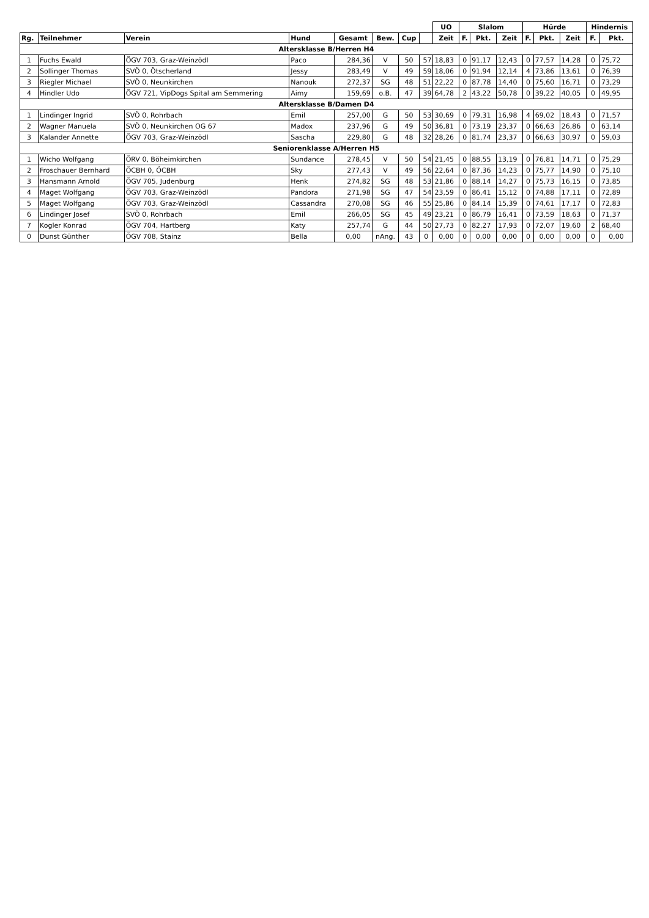| | | | | | | | | UO | Slalom | | | Hürde | | | Hindernis | |
| Rg. | Teilnehmer | Verein | Hund | Gesamt | Bew. | Cup | | Zeit | F. | Pkt. | Zeit | F. | Pkt. | Zeit | F. | Pkt. |
| Altersklasse B/Herren H4 | | | | | | | | | | | | | | | | |
| 1 | Fuchs Ewald | ÖGV 703, Graz-Weinzödl | Paco | 284,36 | V | 50 | 57 | 18,83 | 0 | 91,17 | 12,43 | 0 | 77,57 | 14,28 | 0 | 75,72 |
| 2 | Sollinger Thomas | SVÖ 0, Ötscherland | Jessy | 283,49 | V | 49 | 59 | 18,06 | 0 | 91,94 | 12,14 | 4 | 73,86 | 13,61 | 0 | 76,39 |
| 3 | Riegler Michael | SVÖ 0, Neunkirchen | Nanouk | 272,37 | SG | 48 | 51 | 22,22 | 0 | 87,78 | 14,40 | 0 | 75,60 | 16,71 | 0 | 73,29 |
| 4 | Hindler Udo | ÖGV 721, VipDogs Spital am Semmering | Aimy | 159,69 | o.B. | 47 | 39 | 64,78 | 2 | 43,22 | 50,78 | 0 | 39,22 | 40,05 | 0 | 49,95 |
| Altersklasse B/Damen D4 | | | | | | | | | | | | | | | | |
| 1 | Lindinger Ingrid | SVÖ 0, Rohrbach | Emil | 257,00 | G | 50 | 53 | 30,69 | 0 | 79,31 | 16,98 | 4 | 69,02 | 18,43 | 0 | 71,57 |
| 2 | Wagner Manuela | SVÖ 0, Neunkirchen OG 67 | Madox | 237,96 | G | 49 | 50 | 36,81 | 0 | 73,19 | 23,37 | 0 | 66,63 | 26,86 | 0 | 63,14 |
| 3 | Kalander Annette | ÖGV 703, Graz-Weinzödl | Sascha | 229,80 | G | 48 | 32 | 28,26 | 0 | 81,74 | 23,37 | 0 | 66,63 | 30,97 | 0 | 59,03 |
| Seniorenklasse A/Herren H5 | | | | | | | | | | | | | | | | |
| 1 | Wicho Wolfgang | ÖRV 0, Böheimkirchen | Sundance | 278,45 | V | 50 | 54 | 21,45 | 0 | 88,55 | 13,19 | 0 | 76,81 | 14,71 | 0 | 75,29 |
| 2 | Froschauer Bernhard | ÖCBH 0, ÖCBH | Sky | 277,43 | V | 49 | 56 | 22,64 | 0 | 87,36 | 14,23 | 0 | 75,77 | 14,90 | 0 | 75,10 |
| 3 | Hansmann Arnold | ÖGV 705, Judenburg | Henk | 274,82 | SG | 48 | 53 | 21,86 | 0 | 88,14 | 14,27 | 0 | 75,73 | 16,15 | 0 | 73,85 |
| 4 | Maget Wolfgang | ÖGV 703, Graz-Weinzödl | Pandora | 271,98 | SG | 47 | 54 | 23,59 | 0 | 86,41 | 15,12 | 0 | 74,88 | 17,11 | 0 | 72,89 |
| 5 | Maget Wolfgang | ÖGV 703, Graz-Weinzödl | Cassandra | 270,08 | SG | 46 | 55 | 25,86 | 0 | 84,14 | 15,39 | 0 | 74,61 | 17,17 | 0 | 72,83 |
| 6 | Lindinger Josef | SVÖ 0, Rohrbach | Emil | 266,05 | SG | 45 | 49 | 23,21 | 0 | 86,79 | 16,41 | 0 | 73,59 | 18,63 | 0 | 71,37 |
| 7 | Kogler Konrad | ÖGV 704, Hartberg | Katy | 257,74 | G | 44 | 50 | 27,73 | 0 | 82,27 | 17,93 | 0 | 72,07 | 19,60 | 2 | 68,40 |
| 0 | Dunst Günther | ÖGV 708, Stainz | Bella | 0,00 | nAng. | 43 | 0 | 0,00 | 0 | 0,00 | 0,00 | 0 | 0,00 | 0,00 | 0 | 0,00 |